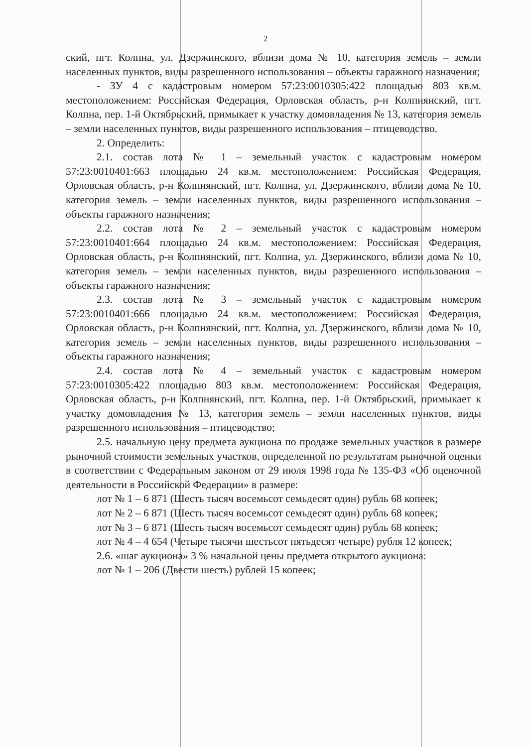2
ский, пгт. Колпна, ул. Дзержинского, вблизи дома № 10, категория земель – земли населенных пунктов, виды разрешенного использования – объекты гаражного назначения;
- ЗУ 4 с кадастровым номером 57:23:0010305:422 площадью 803 кв.м. местоположением: Российская Федерация, Орловская область, р-н Колпнянский, пгт. Колпна, пер. 1-й Октябрьский, примыкает к участку домовладения № 13, категория земель – земли населенных пунктов, виды разрешенного использования – птицеводство.
2. Определить:
2.1. состав лота № 1 – земельный участок с кадастровым номером 57:23:0010401:663 площадью 24 кв.м. местоположением: Российская Федерация, Орловская область, р-н Колпнянский, пгт. Колпна, ул. Дзержинского, вблизи дома № 10, категория земель – земли населенных пунктов, виды разрешенного использования – объекты гаражного назначения;
2.2. состав лота № 2 – земельный участок с кадастровым номером 57:23:0010401:664 площадью 24 кв.м. местоположением: Российская Федерация, Орловская область, р-н Колпнянский, пгт. Колпна, ул. Дзержинского, вблизи дома № 10, категория земель – земли населенных пунктов, виды разрешенного использования – объекты гаражного назначения;
2.3. состав лота № 3 – земельный участок с кадастровым номером 57:23:0010401:666 площадью 24 кв.м. местоположением: Российская Федерация, Орловская область, р-н Колпнянский, пгт. Колпна, ул. Дзержинского, вблизи дома № 10, категория земель – земли населенных пунктов, виды разрешенного использования – объекты гаражного назначения;
2.4. состав лота № 4 – земельный участок с кадастровым номером 57:23:0010305:422 площадью 803 кв.м. местоположением: Российская Федерация, Орловская область, р-н Колпнянский, пгт. Колпна, пер. 1-й Октябрьский, примыкает к участку домовладения № 13, категория земель – земли населенных пунктов, виды разрешенного использования – птицеводство;
2.5. начальную цену предмета аукциона по продаже земельных участков в размере рыночной стоимости земельных участков, определенной по результатам рыночной оценки в соответствии с Федеральным законом от 29 июля 1998 года № 135-ФЗ «Об оценочной деятельности в Российской Федерации» в размере:
лот № 1 – 6 871 (Шесть тысяч восемьсот семьдесят один) рубль 68 копеек;
лот № 2 – 6 871 (Шесть тысяч восемьсот семьдесят один) рубль 68 копеек;
лот № 3 – 6 871 (Шесть тысяч восемьсот семьдесят один) рубль 68 копеек;
лот № 4 – 4 654 (Четыре тысячи шестьсот пятьдесят четыре) рубля 12 копеек;
2.6. «шаг аукциона» 3 % начальной цены предмета открытого аукциона:
лот № 1 – 206 (Двести шесть) рублей 15 копеек;